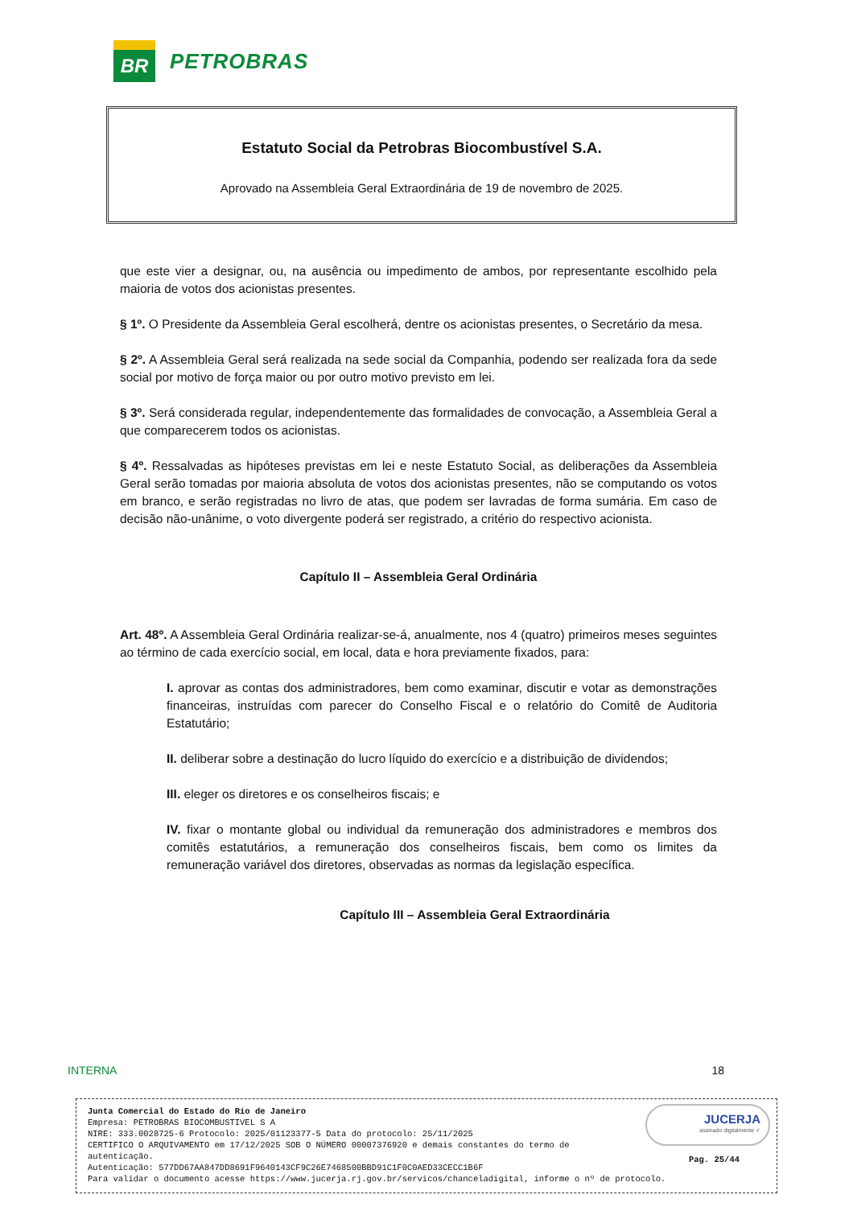BR
PETROBRAS
Estatuto Social da Petrobras Biocombustível S.A.
Aprovado na Assembleia Geral Extraordinária de 19 de novembro de 2025.
que este vier a designar, ou, na ausência ou impedimento de ambos, por representante escolhido pela maioria de votos dos acionistas presentes.
§ 1º. O Presidente da Assembleia Geral escolherá, dentre os acionistas presentes, o Secretário da mesa.
§ 2º. A Assembleia Geral será realizada na sede social da Companhia, podendo ser realizada fora da sede social por motivo de força maior ou por outro motivo previsto em lei.
§ 3º. Será considerada regular, independentemente das formalidades de convocação, a Assembleia Geral a que comparecerem todos os acionistas.
§ 4º. Ressalvadas as hipóteses previstas em lei e neste Estatuto Social, as deliberações da Assembleia Geral serão tomadas por maioria absoluta de votos dos acionistas presentes, não se computando os votos em branco, e serão registradas no livro de atas, que podem ser lavradas de forma sumária. Em caso de decisão não-unânime, o voto divergente poderá ser registrado, a critério do respectivo acionista.
Capítulo II – Assembleia Geral Ordinária
Art. 48º. A Assembleia Geral Ordinária realizar-se-á, anualmente, nos 4 (quatro) primeiros meses seguintes ao término de cada exercício social, em local, data e hora previamente fixados, para:
I. aprovar as contas dos administradores, bem como examinar, discutir e votar as demonstrações financeiras, instruídas com parecer do Conselho Fiscal e o relatório do Comitê de Auditoria Estatutário;
II. deliberar sobre a destinação do lucro líquido do exercício e a distribuição de dividendos;
III. eleger os diretores e os conselheiros fiscais; e
IV. fixar o montante global ou individual da remuneração dos administradores e membros dos comitês estatutários, a remuneração dos conselheiros fiscais, bem como os limites da remuneração variável dos diretores, observadas as normas da legislação específica.
Capítulo III – Assembleia Geral Extraordinária
INTERNA 18
JUCERJA
assinado digitalmente ✓
Pag. 25/44
Junta Comercial do Estado do Rio de Janeiro
Empresa: PETROBRAS BIOCOMBUSTIVEL S A
NIRE: 333.0028725-6 Protocolo: 2025/01123377-5 Data do protocolo: 25/11/2025
CERTIFICO O ARQUIVAMENTO em 17/12/2025 SOB O NÚMERO 00007376920 e demais constantes do termo de
autenticação.
Autenticação: 577DD67AA847DD8691F9640143CF9C26E7468500BBD91C1F0C0AED33CECC1B6F
Para validar o documento acesse https://www.jucerja.rj.gov.br/servicos/chanceladigital, informe o nº de protocolo.